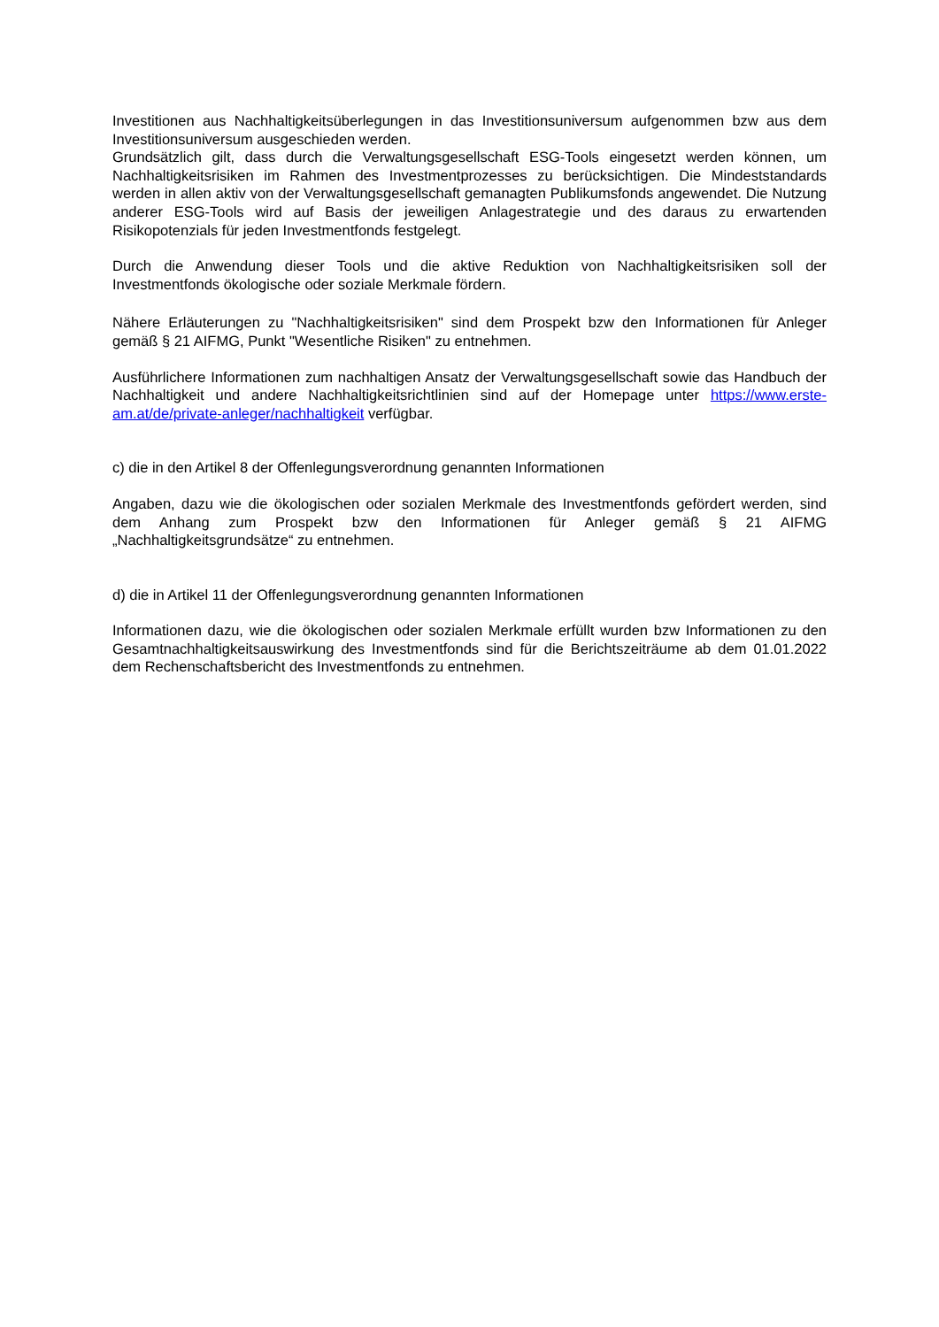Investitionen aus Nachhaltigkeitsüberlegungen in das Investitionsuniversum aufgenommen bzw aus dem Investitionsuniversum ausgeschieden werden.
Grundsätzlich gilt, dass durch die Verwaltungsgesellschaft ESG-Tools eingesetzt werden können, um Nachhaltigkeitsrisiken im Rahmen des Investmentprozesses zu berücksichtigen. Die Mindeststandards werden in allen aktiv von der Verwaltungsgesellschaft gemanagten Publikumsfonds angewendet. Die Nutzung anderer ESG-Tools wird auf Basis der jeweiligen Anlagestrategie und des daraus zu erwartenden Risikopotenzials für jeden Investmentfonds festgelegt.
Durch die Anwendung dieser Tools und die aktive Reduktion von Nachhaltigkeitsrisiken soll der Investmentfonds ökologische oder soziale Merkmale fördern.
Nähere Erläuterungen zu "Nachhaltigkeitsrisiken" sind dem Prospekt bzw den Informationen für Anleger gemäß § 21 AIFMG, Punkt "Wesentliche Risiken" zu entnehmen.
Ausführlichere Informationen zum nachhaltigen Ansatz der Verwaltungsgesellschaft sowie das Handbuch der Nachhaltigkeit und andere Nachhaltigkeitsrichtlinien sind auf der Homepage unter https://www.erste-am.at/de/private-anleger/nachhaltigkeit verfügbar.
c) die in den Artikel 8 der Offenlegungsverordnung genannten Informationen
Angaben, dazu wie die ökologischen oder sozialen Merkmale des Investmentfonds gefördert werden, sind dem Anhang zum Prospekt bzw den Informationen für Anleger gemäß § 21 AIFMG „Nachhaltigkeitsgrundsätze“ zu entnehmen.
d) die in Artikel 11 der Offenlegungsverordnung genannten Informationen
Informationen dazu, wie die ökologischen oder sozialen Merkmale erfüllt wurden bzw Informationen zu den Gesamtnachhaltigkeitsauswirkung des Investmentfonds sind für die Berichtszeiträume ab dem 01.01.2022 dem Rechenschaftsbericht des Investmentfonds zu entnehmen.